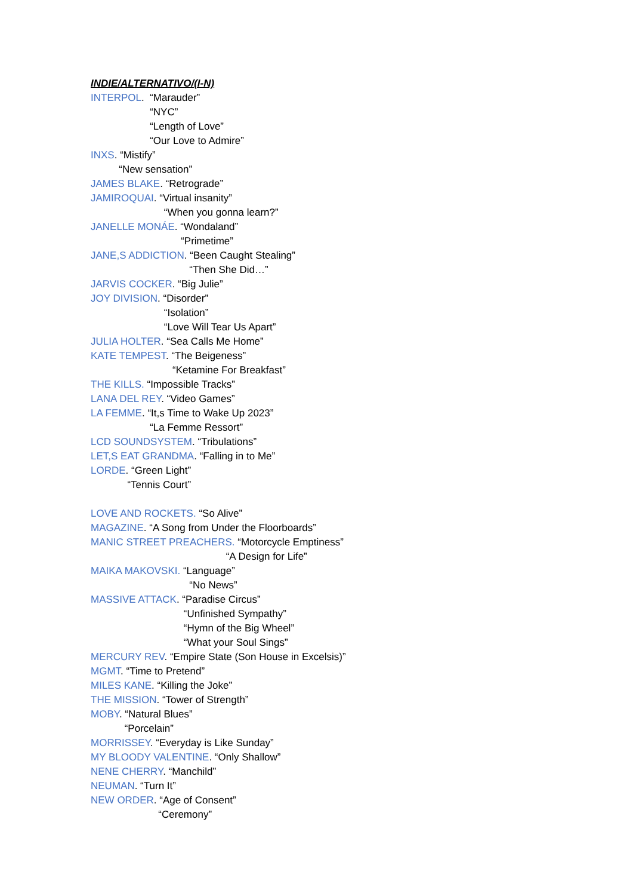INDIE/ALTERNATIVO/(I-N)
INTERPOL. “Marauder”
“NYC”
“Length of Love”
“Our Love to Admire”
INXS. “Mistify”
“New sensation”
JAMES BLAKE. “Retrograde”
JAMIROQUAI. “Virtual insanity”
“When you gonna learn?”
JANELLE MONÁE. “Wondaland”
“Primetime”
JANE,S ADDICTION. “Been Caught Stealing”
“Then She Did…”
JARVIS COCKER. “Big Julie”
JOY DIVISION. “Disorder”
“Isolation”
“Love Will Tear Us Apart”
JULIA HOLTER. “Sea Calls Me Home”
KATE TEMPEST. “The Beigeness”
“Ketamine For Breakfast”
THE KILLS. “Impossible Tracks”
LANA DEL REY. “Video Games”
LA FEMME. “It,s Time to Wake Up 2023”
“La Femme Ressort”
LCD SOUNDSYSTEM. “Tribulations”
LET,S EAT GRANDMA. “Falling in to Me”
LORDE. “Green Light”
“Tennis Court”
LOVE AND ROCKETS. “So Alive”
MAGAZINE. “A Song from Under the Floorboards”
MANIC STREET PREACHERS. “Motorcycle Emptiness”
“A Design for Life”
MAIKA MAKOVSKI. “Language”
“No News”
MASSIVE ATTACK. “Paradise Circus”
“Unfinished Sympathy”
“Hymn of the Big Wheel”
“What your Soul Sings”
MERCURY REV. “Empire State (Son House in Excelsis)”
MGMT. “Time to Pretend”
MILES KANE. “Killing the Joke”
THE MISSION. “Tower of Strength”
MOBY. “Natural Blues”
“Porcelain”
MORRISSEY. “Everyday is Like Sunday”
MY BLOODY VALENTINE. “Only Shallow”
NENE CHERRY. “Manchild”
NEUMAN. “Turn It”
NEW ORDER. “Age of Consent”
“Ceremony”